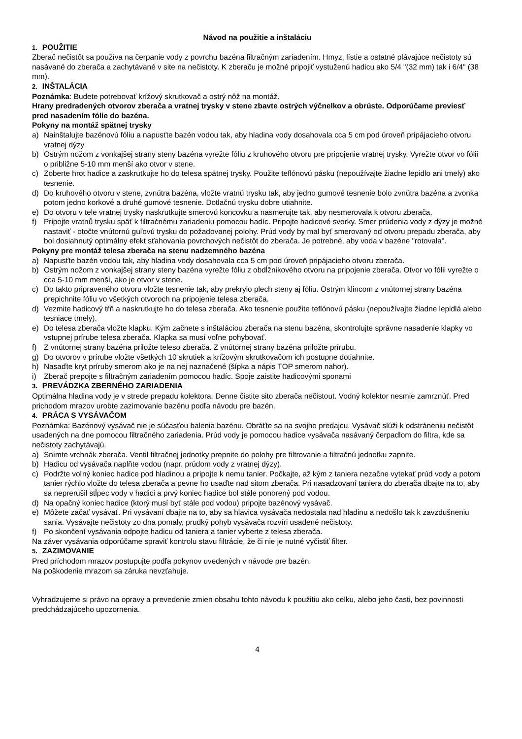Návod na použitie a inštaláciu
1. POUŽITIE
Zberač nečistôt sa používa na čerpanie vody z povrchu bazéna filtračným zariadením. Hmyz, lístie a ostatné plávajúce nečistoty sú nasávané do zberača a zachytávané v site na nečistoty. K zberaču je možné pripojiť vystuženú hadicu ako 5/4 "(32 mm) tak i 6/4" (38 mm).
2. INŠTALÁCIA
Poznámka: Budete potrebovať krížový skrutkovač a ostrý nôž na montáž.
Hrany predradených otvorov zberača a vratnej trysky v stene zbavte ostrých výčnelkov a obrúste. Odporúčame previesť pred nasadením fólie do bazéna.
Pokyny na montáž spätnej trysky
a) Nainštalujte bazénovú fóliu a napusťte bazén vodou tak, aby hladina vody dosahovala cca 5 cm pod úroveň pripájacieho otvoru vratnej dýzy
b) Ostrým nožom z vonkajšej strany steny bazéna vyrežte fóliu z kruhového otvoru pre pripojenie vratnej trysky. Vyrežte otvor vo fólii o približne 5-10 mm menší ako otvor v stene.
c) Zoberte hrot hadice a zaskrutkujte ho do telesa spätnej trysky. Použite teflónovú pásku (nepoužívajte žiadne lepidlo ani tmely) ako tesnenie.
d) Do kruhového otvoru v stene, zvnútra bazéna, vložte vratnú trysku tak, aby jedno gumové tesnenie bolo zvnútra bazéna a zvonka potom jedno korkové a druhé gumové tesnenie. Dotlačnú trysku dobre utiahnite.
e) Do otvoru v tele vratnej trysky naskrutkujte smerovú koncovku a nasmerujte tak, aby nesmerovala k otvoru zberača.
f) Pripojte vratnů trysku späť k filtračnému zariadeniu pomocou hadíc. Pripojte hadicové svorky. Smer prúdenia vody z dýzy je možné nastaviť - otočte vnútornú guľovú trysku do požadovanej polohy. Prúd vody by mal byť smerovaný od otvoru prepadu zberača, aby bol dosiahnutý optimálny efekt sťahovania povrchových nečistôt do zberača. Je potrebné, aby voda v bazéne "rotovala".
Pokyny pre montáž telesa zberača na stenu nadzemného bazéna
a) Napusťte bazén vodou tak, aby hladina vody dosahovala cca 5 cm pod úroveň pripájacieho otvoru zberača.
b) Ostrým nožom z vonkajšej strany steny bazéna vyrežte fóliu z obdĺžnikového otvoru na pripojenie zberača. Otvor vo fólii vyrežte o cca 5-10 mm menší, ako je otvor v stene.
c) Do takto pripraveného otvoru vložte tesnenie tak, aby prekrylo plech steny aj fóliu. Ostrým klincom z vnútornej strany bazéna prepichnite fóliu vo všetkých otvoroch na pripojenie telesa zberača.
d) Vezmite hadicový tŕň a naskrutkujte ho do telesa zberača. Ako tesnenie použite teflónovú pásku (nepoužívajte žiadne lepidlá alebo tesniace tmely).
e) Do telesa zberača vložte klapku. Kým začnete s inštaláciou zberača na stenu bazéna, skontrolujte správne nasadenie klapky vo vstupnej prírube telesa zberača. Klapka sa musí voľne pohybovať.
f) Z vnútornej strany bazéna priložte teleso zberača. Z vnútornej strany bazéna priložte prírubu.
g) Do otvorov v prírube vložte všetkých 10 skrutiek a krížovým skrutkovačom ich postupne dotiahnite.
h) Nasaďte kryt príruby smerom ako je na nej naznačené (šípka a nápis TOP smerom nahor).
i) Zberač prepojte s filtračným zariadením pomocou hadíc. Spoje zaistite hadicovými sponami
3. PREVÁDZKA ZBERNÉHO ZARIADENIA
Optimálna hladina vody je v strede prepadu kolektora. Denne čistite sito zberača nečistout. Vodný kolektor nesmie zamrznúť. Pred prichodom mrazov urobte zazimovanie bazénu podľa návodu pre bazén.
4. PRÁCA S VYSÁVAČOM
Poznámka: Bazénový vysávač nie je súčasťou balenia bazénu. Obráťte sa na svojho predajcu. Vysávač slúži k odstráneniu nečistôt usadených na dne pomocou filtračného zariadenia. Prúd vody je pomocou hadice vysávača nasávaný čerpadlom do filtra, kde sa nečistoty zachytávajú.
a) Snímte vrchnák zberača. Ventil filtračnej jednotky prepnite do polohy pre filtrovanie a filtračnú jednotku zapnite.
b) Hadicu od vysávača naplňte vodou (napr. prúdom vody z vratnej dýzy).
c) Podržte voľný koniec hadice pod hladinou a pripojte k nemu tanier. Počkajte, až kým z taniera nezačne vytekať prúd vody a potom tanier rýchlo vložte do telesa zberača a pevne ho usaďte nad sitom zberača. Pri nasadzovaní taniera do zberača dbajte na to, aby sa neprerušil stĺpec vody v hadici a prvý koniec hadice bol stále ponorený pod vodou.
d) Na opačný koniec hadice (ktorý musí byť stále pod vodou) pripojte bazénový vysávač.
e) Môžete začať vysávať. Pri vysávaní dbajte na to, aby sa hlavica vysávača nedostala nad hladinu a nedošlo tak k zavzdušneniu sania. Vysávajte nečistoty zo dna pomaly, prudký pohyb vysávača rozvíri usadené nečistoty.
f) Po skončení vysávania odpojte hadicu od taniera a tanier vyberte z telesa zberača.
Na záver vysávania odporúčame spraviť kontrolu stavu filtrácie, že či nie je nutné vyčistiť filter.
5. ZAZIMOVANIE
Pred príchodom mrazov postupujte podľa pokynov uvedených v návode pre bazén.
Na poškodenie mrazom sa záruka nevzťahuje.
Vyhradzujeme si právo na opravy a prevedenie zmien obsahu tohto návodu k použitiu ako celku, alebo jeho časti, bez povinnosti predchádzajúceho upozornenia.
4